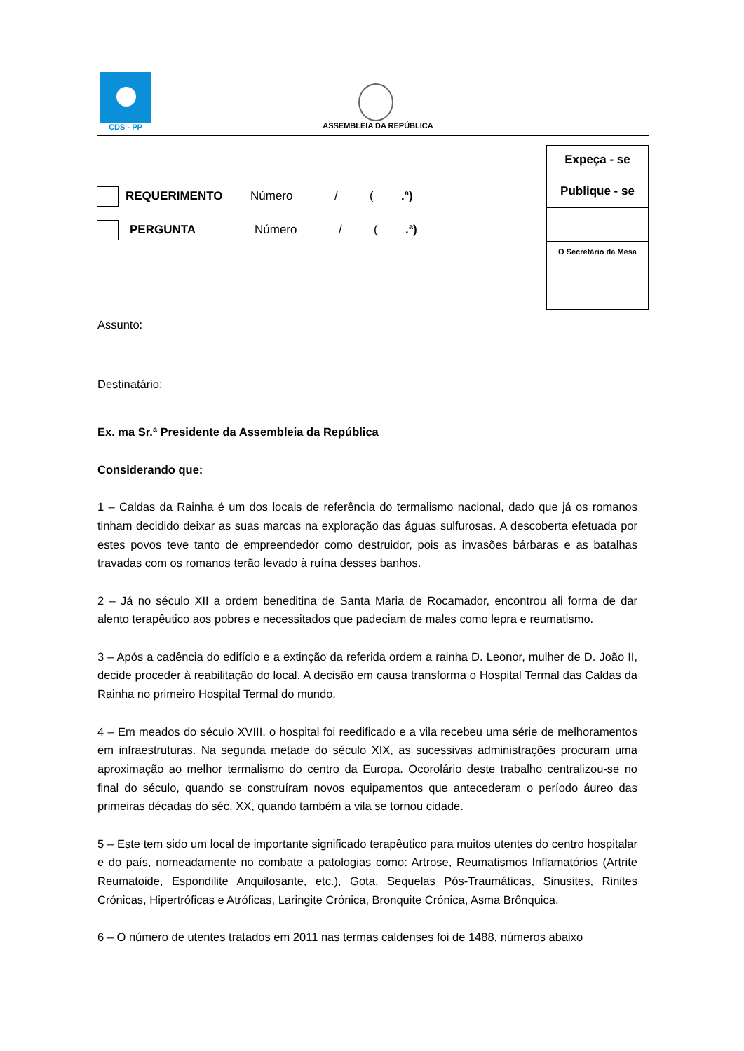CDS - PP
ASSEMBLEIA DA REPÚBLICA
Expeça - se
Publique - se
O Secretário da Mesa
REQUERIMENTO Número / (.ª)
PERGUNTA Número / (.ª)
Assunto:
Destinatário:
Ex. ma Sr.ª Presidente da Assembleia da República
Considerando que:
1 – Caldas da Rainha é um dos locais de referência do termalismo nacional, dado que já os romanos tinham decidido deixar as suas marcas na exploração das águas sulfurosas. A descoberta efetuada por estes povos teve tanto de empreendedor como destruidor, pois as invasões bárbaras e as batalhas travadas com os romanos terão levado à ruína desses banhos.
2 – Já no século XII a ordem beneditina de Santa Maria de Rocamador, encontrou ali forma de dar alento terapêutico aos pobres e necessitados que padeciam de males como lepra e reumatismo.
3 – Após a cadência do edifício e a extinção da referida ordem a rainha D. Leonor, mulher de D. João II, decide proceder à reabilitação do local. A decisão em causa transforma o Hospital Termal das Caldas da Rainha no primeiro Hospital Termal do mundo.
4 – Em meados do século XVIII, o hospital foi reedificado e a vila recebeu uma série de melhoramentos em infraestruturas. Na segunda metade do século XIX, as sucessivas administrações procuram uma aproximação ao melhor termalismo do centro da Europa. Ocorolário deste trabalho centralizou-se no final do século, quando se construíram novos equipamentos que antecederam o período áureo das primeiras décadas do séc. XX, quando também a vila se tornou cidade.
5 – Este tem sido um local de importante significado terapêutico para muitos utentes do centro hospitalar e do país, nomeadamente no combate a patologias como: Artrose, Reumatismos Inflamatórios (Artrite Reumatoide, Espondilite Anquilosante, etc.), Gota, Sequelas Pós-Traumáticas, Sinusites, Rinites Crónicas, Hipertróficas e Atróficas, Laringite Crónica, Bronquite Crónica, Asma Brônquica.
6 – O número de utentes tratados em 2011 nas termas caldenses foi de 1488, números abaixo